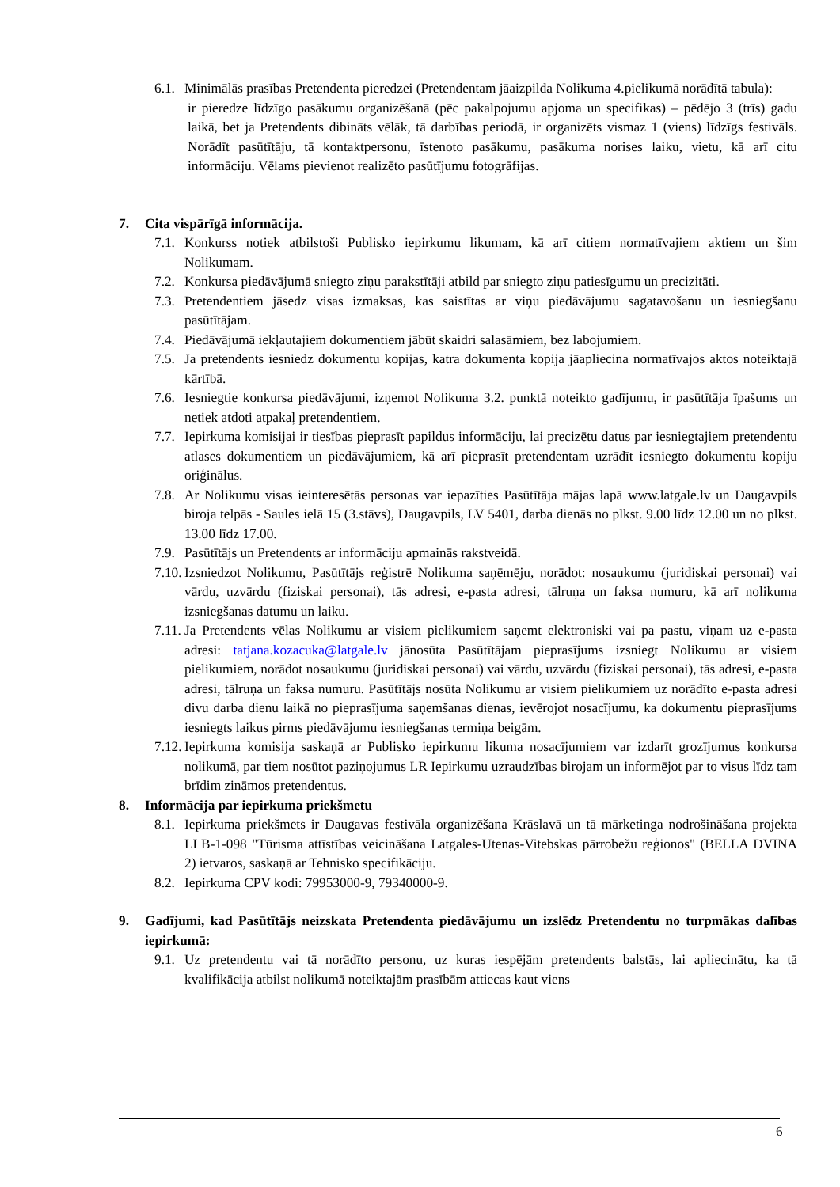6.1.
Minimālās prasības Pretendenta pieredzei (Pretendentam jāaizpilda Nolikuma 4.pielikumā norādītā tabula):
ir pieredze līdzīgo pasākumu organizēšanā (pēc pakalpojumu apjoma un specifikas) – pēdējo 3 (trīs) gadu laikā, bet ja Pretendents dibināts vēlāk, tā darbības periodā, ir organizēts vismaz 1 (viens) līdzīgs festivāls. Norādīt pasūtītāju, tā kontaktpersonu, īstenoto pasākumu, pasākuma norises laiku, vietu, kā arī citu informāciju. Vēlams pievienot realizēto pasūtījumu fotogrāfijas.
7. Cita vispārīgā informācija.
7.1.
Konkurss notiek atbilstoši Publisko iepirkumu likumam, kā arī citiem normatīvajiem aktiem un šim Nolikumam.
7.2.
Konkursa piedāvājumā sniegto ziņu parakstītāji atbild par sniegto ziņu patiesīgumu un precizitāti.
7.3.
Pretendentiem jāsedz visas izmaksas, kas saistītas ar viņu piedāvājumu sagatavošanu un iesniegšanu pasūtītājam.
7.4.
Piedāvājumā iekļautajiem dokumentiem jābūt skaidri salasāmiem, bez labojumiem.
7.5.
Ja pretendents iesniedz dokumentu kopijas, katra dokumenta kopija jāapliecina normatīvajos aktos noteiktajā kārtībā.
7.6.
Iesniegtie konkursa piedāvājumi, izņemot Nolikuma 3.2. punktā noteikto gadījumu, ir pasūtītāja īpašums un netiek atdoti atpakaļ pretendentiem.
7.7.
Iepirkuma komisijai ir tiesības pieprasīt papildus informāciju, lai precizētu datus par iesniegtajiem pretendentu atlases dokumentiem un piedāvājumiem, kā arī pieprasīt pretendentam uzrādīt iesniegto dokumentu kopiju oriģinālus.
7.8.
Ar Nolikumu visas ieinteresētās personas var iepazīties Pasūtītāja mājas lapā www.latgale.lv un Daugavpils biroja telpās - Saules ielā 15 (3.stāvs), Daugavpils, LV 5401, darba dienās no plkst. 9.00 līdz 12.00 un no plkst. 13.00 līdz 17.00.
7.9.
Pasūtītājs un Pretendents ar informāciju apmainās rakstveidā.
7.10.
Izsniedzot Nolikumu, Pasūtītājs reģistrē Nolikuma saņēmēju, norādot: nosaukumu (juridiskai personai) vai vārdu, uzvārdu (fiziskai personai), tās adresi, e-pasta adresi, tālruņa un faksa numuru, kā arī nolikuma izsniegšanas datumu un laiku.
7.11.
Ja Pretendents vēlas Nolikumu ar visiem pielikumiem saņemt elektroniski vai pa pastu, viņam uz e-pasta adresi: tatjana.kozacuka@latgale.lv jānosūta Pasūtītājam pieprasījums izsniegt Nolikumu ar visiem pielikumiem, norādot nosaukumu (juridiskai personai) vai vārdu, uzvārdu (fiziskai personai), tās adresi, e-pasta adresi, tālruņa un faksa numuru. Pasūtītājs nosūta Nolikumu ar visiem pielikumiem uz norādīto e-pasta adresi divu darba dienu laikā no pieprasījuma saņemšanas dienas, ievērojot nosacījumu, ka dokumentu pieprasījums iesniegts laikus pirms piedāvājumu iesniegšanas termiņa beigām.
7.12.
Iepirkuma komisija saskaņā ar Publisko iepirkumu likuma nosacījumiem var izdarīt grozījumus konkursa nolikumā, par tiem nosūtot paziņojumus LR Iepirkumu uzraudzības birojam un informējot par to visus līdz tam brīdim zināmos pretendentus.
8. Informācija par iepirkuma priekšmetu
8.1.
Iepirkuma priekšmets ir Daugavas festivāla organizēšana Krāslavā un tā mārketinga nodrošināšana projekta LLB-1-098 "Tūrisma attīstības veicināšana Latgales-Utenas-Vitebskas pārrobežu reģionos" (BELLA DVINA 2) ietvaros, saskaņā ar Tehnisko specifikāciju.
8.2.
Iepirkuma CPV kodi: 79953000-9, 79340000-9.
9. Gadījumi, kad Pasūtītājs neizskata Pretendenta piedāvājumu un izslēdz Pretendentu no turpmākas dalības iepirkumā:
9.1.
Uz pretendentu vai tā norādīto personu, uz kuras iespējām pretendents balstās, lai apliecinātu, ka tā kvalifikācija atbilst nolikumā noteiktajām prasībām attiecas kaut viens
6